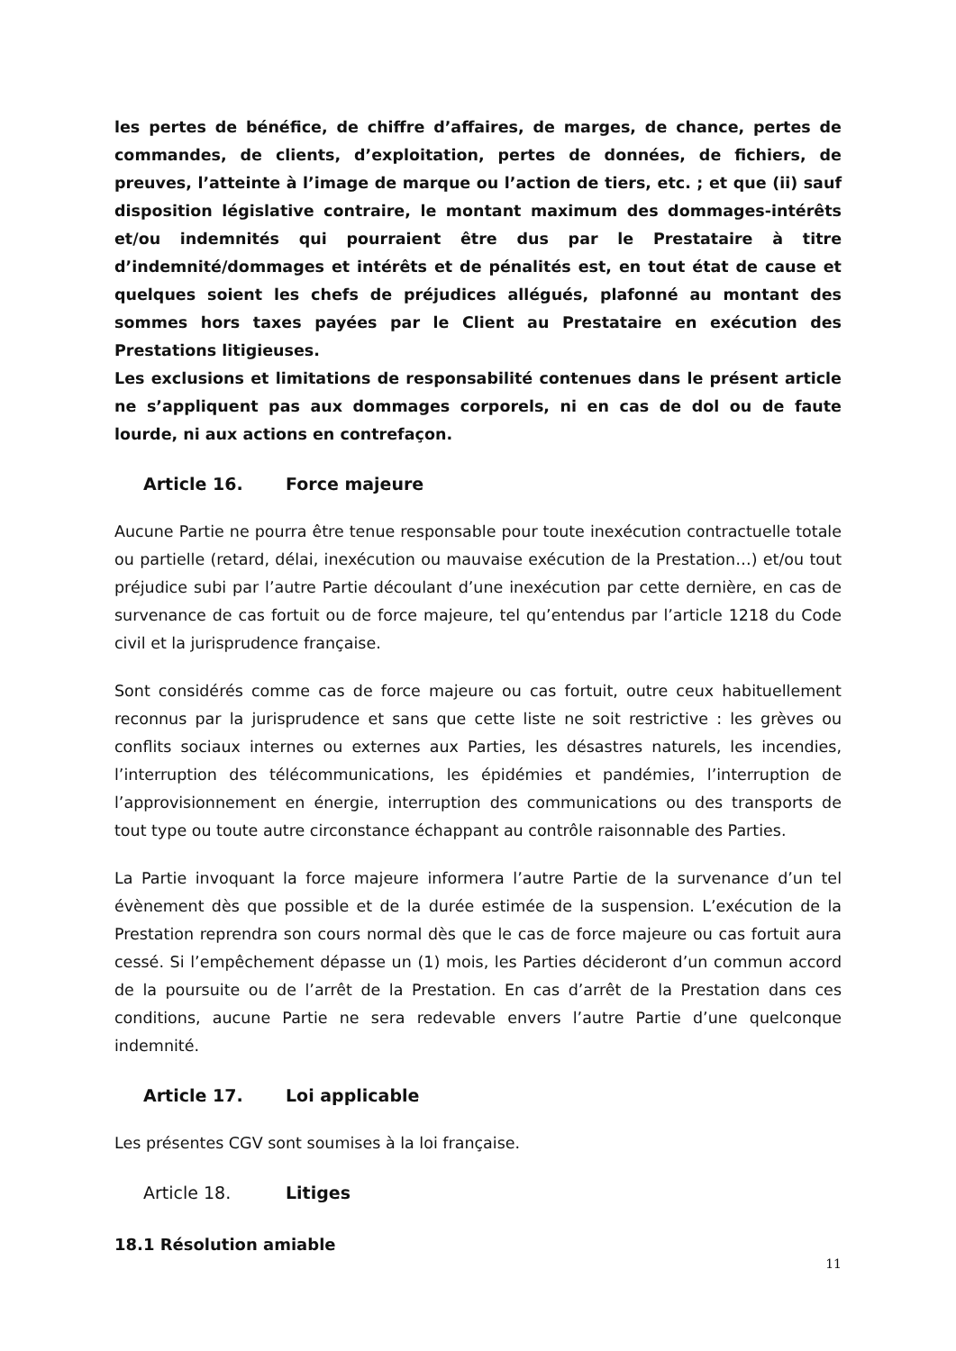les pertes de bénéfice, de chiffre d’affaires, de marges, de chance, pertes de commandes, de clients, d’exploitation, pertes de données, de fichiers, de preuves, l’atteinte à l’image de marque ou l’action de tiers, etc. ; et que (ii) sauf disposition législative contraire, le montant maximum des dommages-intérêts et/ou indemnités qui pourraient être dus par le Prestataire à titre d’indemnité/dommages et intérêts et de pénalités est, en tout état de cause et quelques soient les chefs de préjudices allégués, plafonné au montant des sommes hors taxes payées par le Client au Prestataire en exécution des Prestations litigieuses.
Les exclusions et limitations de responsabilité contenues dans le présent article ne s’appliquent pas aux dommages corporels, ni en cas de dol ou de faute lourde, ni aux actions en contrefaçon.
Article 16. Force majeure
Aucune Partie ne pourra être tenue responsable pour toute inexécution contractuelle totale ou partielle (retard, délai, inexécution ou mauvaise exécution de la Prestation…) et/ou tout préjudice subi par l’autre Partie découlant d’une inexécution par cette dernière, en cas de survenance de cas fortuit ou de force majeure, tel qu’entendus par l’article 1218 du Code civil et la jurisprudence française.
Sont considérés comme cas de force majeure ou cas fortuit, outre ceux habituellement reconnus par la jurisprudence et sans que cette liste ne soit restrictive : les grèves ou conflits sociaux internes ou externes aux Parties, les désastres naturels, les incendies, l’interruption des télécommunications, les épidémies et pandémies, l’interruption de l’approvisionnement en énergie, interruption des communications ou des transports de tout type ou toute autre circonstance échappant au contrôle raisonnable des Parties.
La Partie invoquant la force majeure informera l’autre Partie de la survenance d’un tel évènement dès que possible et de la durée estimée de la suspension. L’exécution de la Prestation reprendra son cours normal dès que le cas de force majeure ou cas fortuit aura cessé. Si l’empêchement dépasse un (1) mois, les Parties décideront d’un commun accord de la poursuite ou de l’arrêt de la Prestation. En cas d’arrêt de la Prestation dans ces conditions, aucune Partie ne sera redevable envers l’autre Partie d’une quelconque indemnité.
Article 17. Loi applicable
Les présentes CGV sont soumises à la loi française.
Article 18. Litiges
18.1 Résolution amiable
11